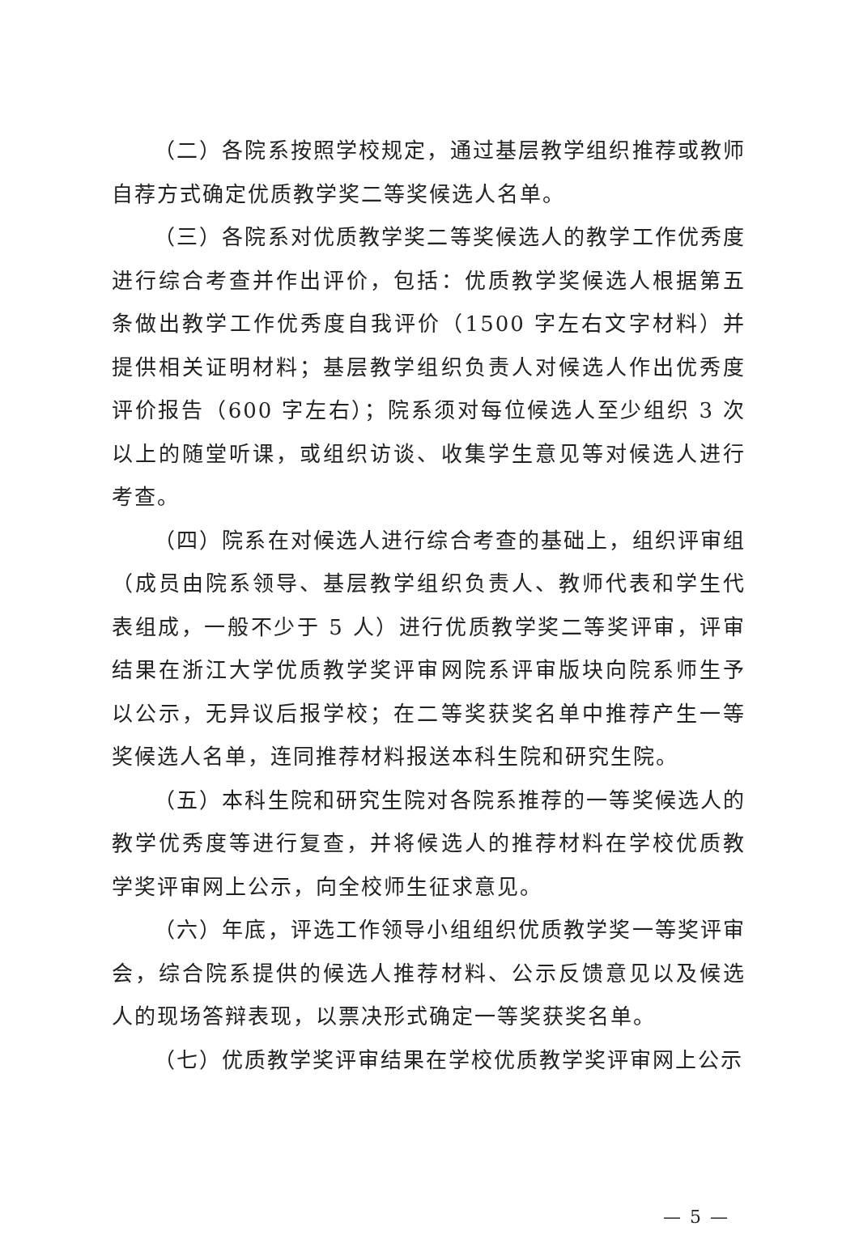（二）各院系按照学校规定，通过基层教学组织推荐或教师自荐方式确定优质教学奖二等奖候选人名单。
（三）各院系对优质教学奖二等奖候选人的教学工作优秀度进行综合考查并作出评价，包括：优质教学奖候选人根据第五条做出教学工作优秀度自我评价（1500 字左右文字材料）并提供相关证明材料；基层教学组织负责人对候选人作出优秀度评价报告（600 字左右）；院系须对每位候选人至少组织 3 次以上的随堂听课，或组织访谈、收集学生意见等对候选人进行考查。
（四）院系在对候选人进行综合考查的基础上，组织评审组（成员由院系领导、基层教学组织负责人、教师代表和学生代表组成，一般不少于 5 人）进行优质教学奖二等奖评审，评审结果在浙江大学优质教学奖评审网院系评审版块向院系师生予以公示，无异议后报学校；在二等奖获奖名单中推荐产生一等奖候选人名单，连同推荐材料报送本科生院和研究生院。
（五）本科生院和研究生院对各院系推荐的一等奖候选人的教学优秀度等进行复查，并将候选人的推荐材料在学校优质教学奖评审网上公示，向全校师生征求意见。
（六）年底，评选工作领导小组组织优质教学奖一等奖评审会，综合院系提供的候选人推荐材料、公示反馈意见以及候选人的现场答辩表现，以票决形式确定一等奖获奖名单。
（七）优质教学奖评审结果在学校优质教学奖评审网上公示
— 5 —